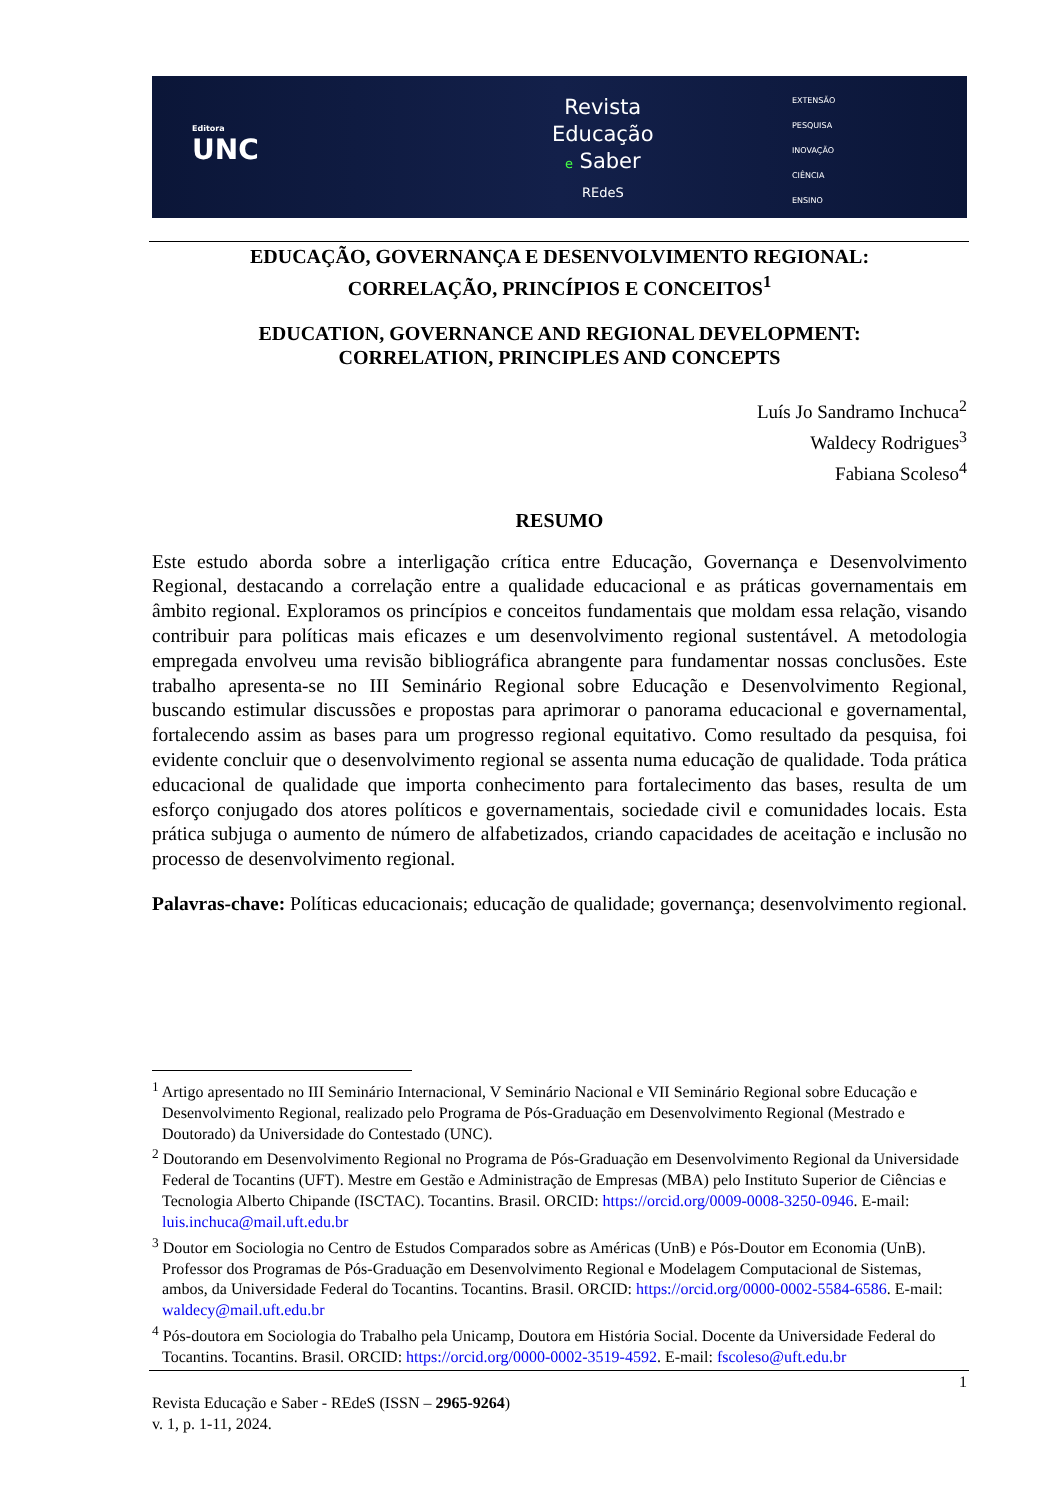Editora
UNC
Revista
Educação
e Saber
REdeS
EXTENSÃO
PESQUISA
INOVAÇÃO
CIÊNCIA
ENSINO
EDUCAÇÃO, GOVERNANÇA E DESENVOLVIMENTO REGIONAL:
CORRELAÇÃO, PRINCÍPIOS E CONCEITOS<sup>1</sup>
EDUCATION, GOVERNANCE AND REGIONAL DEVELOPMENT:
CORRELATION, PRINCIPLES AND CONCEPTS
Luís Jo Sandramo Inchuca<sup>2</sup>
Waldecy Rodrigues<sup>3</sup>
Fabiana Scoleso<sup>4</sup>
RESUMO
Este estudo aborda sobre a interligação crítica entre Educação, Governança e Desenvolvimento Regional, destacando a correlação entre a qualidade educacional e as práticas governamentais em âmbito regional. Exploramos os princípios e conceitos fundamentais que moldam essa relação, visando contribuir para políticas mais eficazes e um desenvolvimento regional sustentável. A metodologia empregada envolveu uma revisão bibliográfica abrangente para fundamentar nossas conclusões. Este trabalho apresenta-se no III Seminário Regional sobre Educação e Desenvolvimento Regional, buscando estimular discussões e propostas para aprimorar o panorama educacional e governamental, fortalecendo assim as bases para um progresso regional equitativo. Como resultado da pesquisa, foi evidente concluir que o desenvolvimento regional se assenta numa educação de qualidade. Toda prática educacional de qualidade que importa conhecimento para fortalecimento das bases, resulta de um esforço conjugado dos atores políticos e governamentais, sociedade civil e comunidades locais. Esta prática subjuga o aumento de número de alfabetizados, criando capacidades de aceitação e inclusão no processo de desenvolvimento regional.
Palavras-chave: Políticas educacionais; educação de qualidade; governança; desenvolvimento regional.
<sup>1</sup> Artigo apresentado no III Seminário Internacional, V Seminário Nacional e VII Seminário Regional sobre Educação e Desenvolvimento Regional, realizado pelo Programa de Pós-Graduação em Desenvolvimento Regional (Mestrado e Doutorado) da Universidade do Contestado (UNC).
<sup>2</sup> Doutorando em Desenvolvimento Regional no Programa de Pós-Graduação em Desenvolvimento Regional da Universidade Federal de Tocantins (UFT). Mestre em Gestão e Administração de Empresas (MBA) pelo Instituto Superior de Ciências e Tecnologia Alberto Chipande (ISCTAC). Tocantins. Brasil. ORCID: https://orcid.org/0009-0008-3250-0946. E-mail: luis.inchuca@mail.uft.edu.br
<sup>3</sup> Doutor em Sociologia no Centro de Estudos Comparados sobre as Américas (UnB) e Pós-Doutor em Economia (UnB). Professor dos Programas de Pós-Graduação em Desenvolvimento Regional e Modelagem Computacional de Sistemas, ambos, da Universidade Federal do Tocantins. Tocantins. Brasil. ORCID: https://orcid.org/0000-0002-5584-6586. E-mail: waldecy@mail.uft.edu.br
<sup>4</sup> Pós-doutora em Sociologia do Trabalho pela Unicamp, Doutora em História Social. Docente da Universidade Federal do Tocantins. Tocantins. Brasil. ORCID: https://orcid.org/0000-0002-3519-4592. E-mail: fscoleso@uft.edu.br
1
Revista Educação e Saber - REdeS (ISSN – 2965-9264)
v. 1, p. 1-11, 2024.